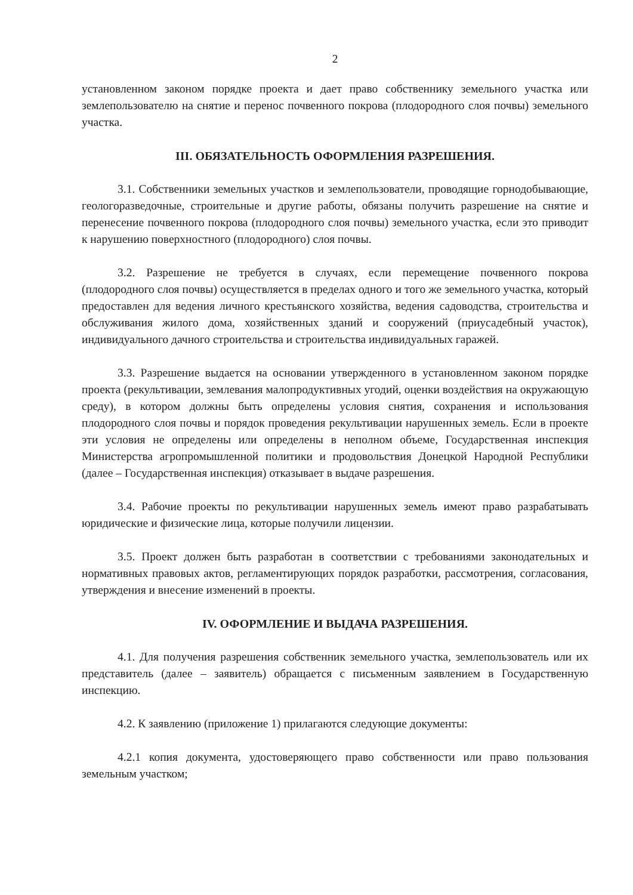2
установленном законом порядке проекта и дает право собственнику земельного участка или землепользователю на снятие и перенос почвенного покрова (плодородного слоя почвы) земельного участка.
III. ОБЯЗАТЕЛЬНОСТЬ ОФОРМЛЕНИЯ РАЗРЕШЕНИЯ.
3.1. Собственники земельных участков и землепользователи, проводящие горнодобывающие, геологоразведочные, строительные и другие работы, обязаны получить разрешение на снятие и перенесение почвенного покрова (плодородного слоя почвы) земельного участка, если это приводит к нарушению поверхностного (плодородного) слоя почвы.
3.2. Разрешение не требуется в случаях, если перемещение почвенного покрова (плодородного слоя почвы) осуществляется в пределах одного и того же земельного участка, который предоставлен для ведения личного крестьянского хозяйства, ведения садоводства, строительства и обслуживания жилого дома, хозяйственных зданий и сооружений (приусадебный участок), индивидуального дачного строительства и строительства индивидуальных гаражей.
3.3. Разрешение выдается на основании утвержденного в установленном законом порядке проекта (рекультивации, землевания малопродуктивных угодий, оценки воздействия на окружающую среду), в котором должны быть определены условия снятия, сохранения и использования плодородного слоя почвы и порядок проведения рекультивации нарушенных земель. Если в проекте эти условия не определены или определены в неполном объеме, Государственная инспекция Министерства агропромышленной политики и продовольствия Донецкой Народной Республики (далее – Государственная инспекция) отказывает в выдаче разрешения.
3.4. Рабочие проекты по рекультивации нарушенных земель имеют право разрабатывать юридические и физические лица, которые получили лицензии.
3.5. Проект должен быть разработан в соответствии с требованиями законодательных и нормативных правовых актов, регламентирующих порядок разработки, рассмотрения, согласования, утверждения и внесение изменений в проекты.
IV. ОФОРМЛЕНИЕ И ВЫДАЧА РАЗРЕШЕНИЯ.
4.1. Для получения разрешения собственник земельного участка, землепользователь или их представитель (далее – заявитель) обращается с письменным заявлением в Государственную инспекцию.
4.2. К заявлению (приложение 1) прилагаются следующие документы:
4.2.1 копия документа, удостоверяющего право собственности или право пользования земельным участком;